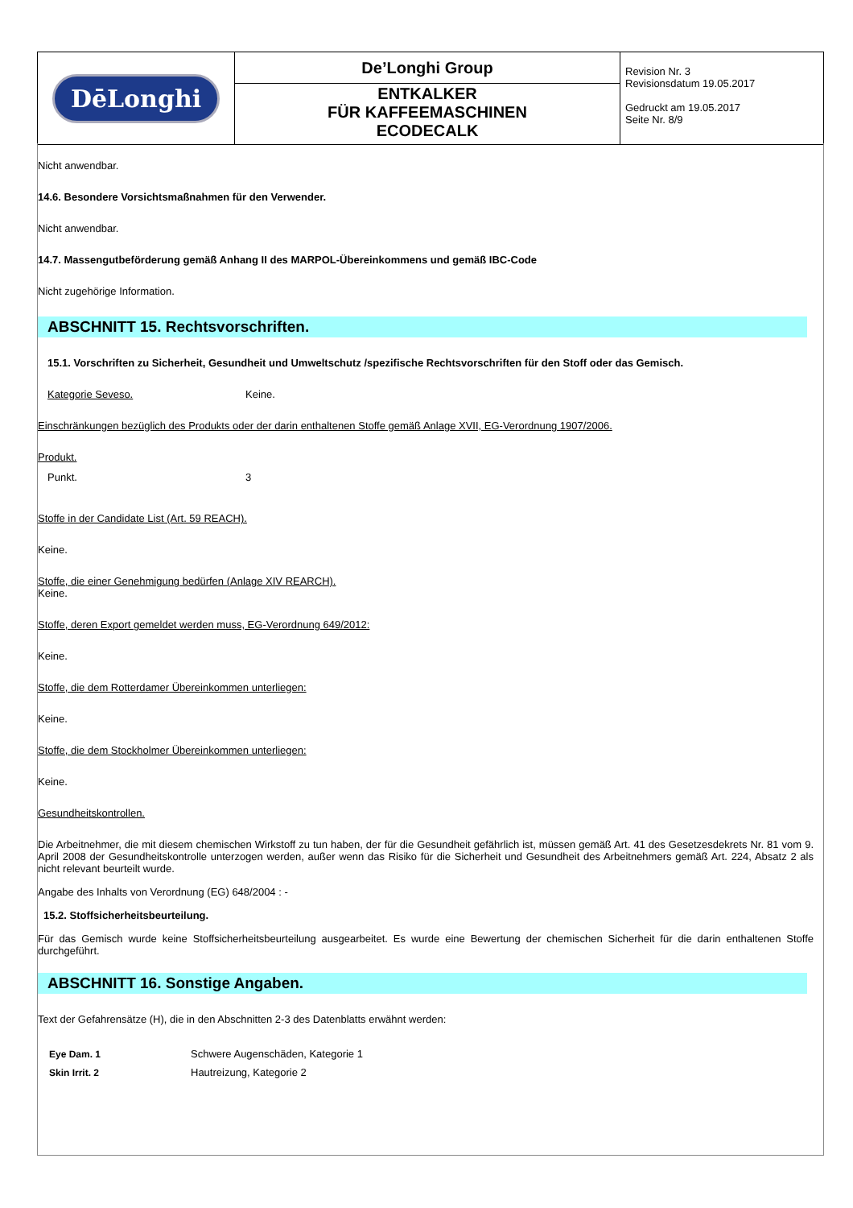| DēLonghi | De’Longhi Group | Revision Nr. 3 Revisionsdatum 19.05.2017 Gedruckt am 19.05.2017 Seite Nr. 8/9 |
| | ENTKALKER FÜR KAFFEEMASCHINEN ECODECALK | |
Nicht anwendbar.
14.6. Besondere Vorsichtsmaßnahmen für den Verwender.
Nicht anwendbar.
14.7. Massengutbeförderung gemäß Anhang II des MARPOL-Übereinkommens und gemäß IBC-Code
Nicht zugehörige Information.
ABSCHNITT 15. Rechtsvorschriften.
15.1. Vorschriften zu Sicherheit, Gesundheit und Umweltschutz /spezifische Rechtsvorschriften für den Stoff oder das Gemisch.
Kategorie Seveso. Keine.
Einschränkungen bezüglich des Produkts oder der darin enthaltenen Stoffe gemäß Anlage XVII, EG-Verordnung 1907/2006.
Produkt.
Punkt. 3
Stoffe in der Candidate List (Art. 59 REACH).
Keine.
Stoffe, die einer Genehmigung bedürfen (Anlage XIV REARCH).
Keine.
Stoffe, deren Export gemeldet werden muss, EG-Verordnung 649/2012:
Keine.
Stoffe, die dem Rotterdamer Übereinkommen unterliegen:
Keine.
Stoffe, die dem Stockholmer Übereinkommen unterliegen:
Keine.
Gesundheitskontrollen.
Die Arbeitnehmer, die mit diesem chemischen Wirkstoff zu tun haben, der für die Gesundheit gefährlich ist, müssen gemäß Art. 41 des Gesetzesdekrets Nr. 81 vom 9. April 2008 der Gesundheitskontrolle unterzogen werden, außer wenn das Risiko für die Sicherheit und Gesundheit des Arbeitnehmers gemäß Art. 224, Absatz 2 als nicht relevant beurteilt wurde.
Angabe des Inhalts von Verordnung (EG) 648/2004 : -
15.2. Stoffsicherheitsbeurteilung.
Für das Gemisch wurde keine Stoffsicherheitsbeurteilung ausgearbeitet. Es wurde eine Bewertung der chemischen Sicherheit für die darin enthaltenen Stoffe durchgeführt.
ABSCHNITT 16. Sonstige Angaben.
Text der Gefahrensätze (H), die in den Abschnitten 2-3 des Datenblatts erwähnt werden:
| Eye Dam. 1 | Schwere Augenschäden, Kategorie 1 |
| Skin Irrit. 2 | Hautreizung, Kategorie 2 |